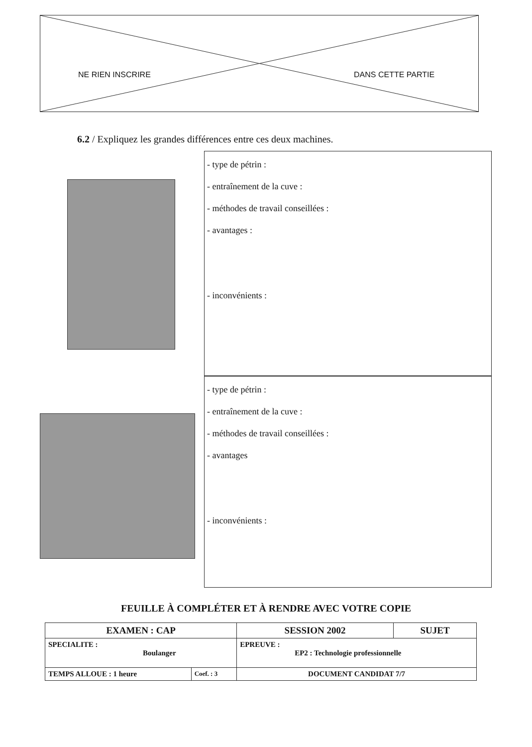NE RIEN INSCRIRE DANS CETTE PARTIE
6.2 / Expliquez les grandes différences entre ces deux machines.
- type de pétrin :
- entraînement de la cuve :
- méthodes de travail conseillées :
- avantages :
- inconvénients :
- type de pétrin :
- entraînement de la cuve :
- méthodes de travail conseillées :
- avantages
- inconvénients :
FEUILLE À COMPLÉTER ET À RENDRE AVEC VOTRE COPIE
| EXAMEN : CAP | | SESSION 2002 | SUJET |
| SPECIALITE : Boulanger | | EPREUVE : EP2 : Technologie professionnelle | |
| TEMPS ALLOUE : 1 heure | Coef. : 3 | DOCUMENT CANDIDAT 7/7 | |